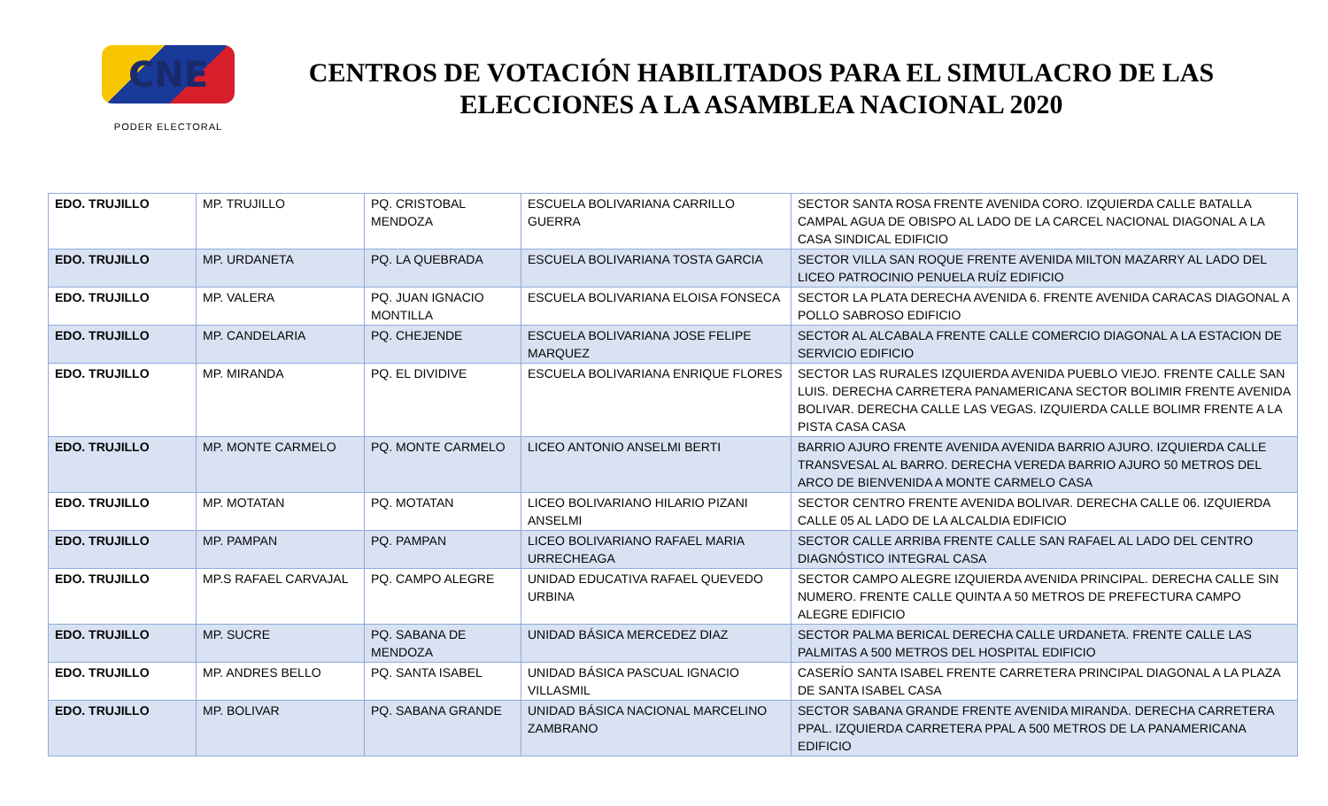CNE
PODER ELECTORAL
CENTROS DE VOTACIÓN HABILITADOS PARA EL SIMULACRO DE LAS ELECCIONES A LA ASAMBLEA NACIONAL 2020
| EDO. TRUJILLO | MP. TRUJILLO | PQ. CRISTOBAL MENDOZA | ESCUELA BOLIVARIANA CARRILLO GUERRA | SECTOR SANTA ROSA FRENTE AVENIDA CORO. IZQUIERDA CALLE BATALLA CAMPAL AGUA DE OBISPO AL LADO DE LA CARCEL NACIONAL DIAGONAL A LA CASA SINDICAL EDIFICIO |
| EDO. TRUJILLO | MP. URDANETA | PQ. LA QUEBRADA | ESCUELA BOLIVARIANA TOSTA GARCIA | SECTOR VILLA SAN ROQUE FRENTE AVENIDA MILTON MAZARRY AL LADO DEL LICEO PATROCINIO PENUELA RUÍZ EDIFICIO |
| EDO. TRUJILLO | MP. VALERA | PQ. JUAN IGNACIO MONTILLA | ESCUELA BOLIVARIANA ELOISA FONSECA | SECTOR LA PLATA DERECHA AVENIDA 6. FRENTE AVENIDA CARACAS DIAGONAL A POLLO SABROSO EDIFICIO |
| EDO. TRUJILLO | MP. CANDELARIA | PQ. CHEJENDE | ESCUELA BOLIVARIANA JOSE FELIPE MARQUEZ | SECTOR AL ALCABALA FRENTE CALLE COMERCIO DIAGONAL A LA ESTACION DE SERVICIO EDIFICIO |
| EDO. TRUJILLO | MP. MIRANDA | PQ. EL DIVIDIVE | ESCUELA BOLIVARIANA ENRIQUE FLORES | SECTOR LAS RURALES IZQUIERDA AVENIDA PUEBLO VIEJO. FRENTE CALLE SAN LUIS. DERECHA CARRETERA PANAMERICANA SECTOR BOLIMIR FRENTE AVENIDA BOLIVAR. DERECHA CALLE LAS VEGAS. IZQUIERDA CALLE BOLIMR FRENTE A LA PISTA CASA CASA |
| EDO. TRUJILLO | MP. MONTE CARMELO | PQ. MONTE CARMELO | LICEO ANTONIO ANSELMI BERTI | BARRIO AJURO FRENTE AVENIDA AVENIDA BARRIO AJURO. IZQUIERDA CALLE TRANSVESAL AL BARRO. DERECHA VEREDA BARRIO AJURO 50 METROS DEL ARCO DE BIENVENIDA A MONTE CARMELO CASA |
| EDO. TRUJILLO | MP. MOTATAN | PQ. MOTATAN | LICEO BOLIVARIANO HILARIO PIZANI ANSELMI | SECTOR CENTRO FRENTE AVENIDA BOLIVAR. DERECHA CALLE 06. IZQUIERDA CALLE 05 AL LADO DE LA ALCALDIA EDIFICIO |
| EDO. TRUJILLO | MP. PAMPAN | PQ. PAMPAN | LICEO BOLIVARIANO RAFAEL MARIA URRECHEAGA | SECTOR CALLE ARRIBA FRENTE CALLE SAN RAFAEL AL LADO DEL CENTRO DIAGNÓSTICO INTEGRAL CASA |
| EDO. TRUJILLO | MP.S RAFAEL CARVAJAL | PQ. CAMPO ALEGRE | UNIDAD EDUCATIVA RAFAEL QUEVEDO URBINA | SECTOR CAMPO ALEGRE IZQUIERDA AVENIDA PRINCIPAL. DERECHA CALLE SIN NUMERO. FRENTE CALLE QUINTA A 50 METROS DE PREFECTURA CAMPO ALEGRE EDIFICIO |
| EDO. TRUJILLO | MP. SUCRE | PQ. SABANA DE MENDOZA | UNIDAD BÁSICA MERCEDEZ DIAZ | SECTOR PALMA BERICAL DERECHA CALLE URDANETA. FRENTE CALLE LAS PALMITAS A 500 METROS DEL HOSPITAL EDIFICIO |
| EDO. TRUJILLO | MP. ANDRES BELLO | PQ. SANTA ISABEL | UNIDAD BÁSICA PASCUAL IGNACIO VILLASMIL | CASERÍO SANTA ISABEL FRENTE CARRETERA PRINCIPAL DIAGONAL A LA PLAZA DE SANTA ISABEL CASA |
| EDO. TRUJILLO | MP. BOLIVAR | PQ. SABANA GRANDE | UNIDAD BÁSICA NACIONAL MARCELINO ZAMBRANO | SECTOR SABANA GRANDE FRENTE AVENIDA MIRANDA. DERECHA CARRETERA PPAL. IZQUIERDA CARRETERA PPAL A 500 METROS DE LA PANAMERICANA EDIFICIO |